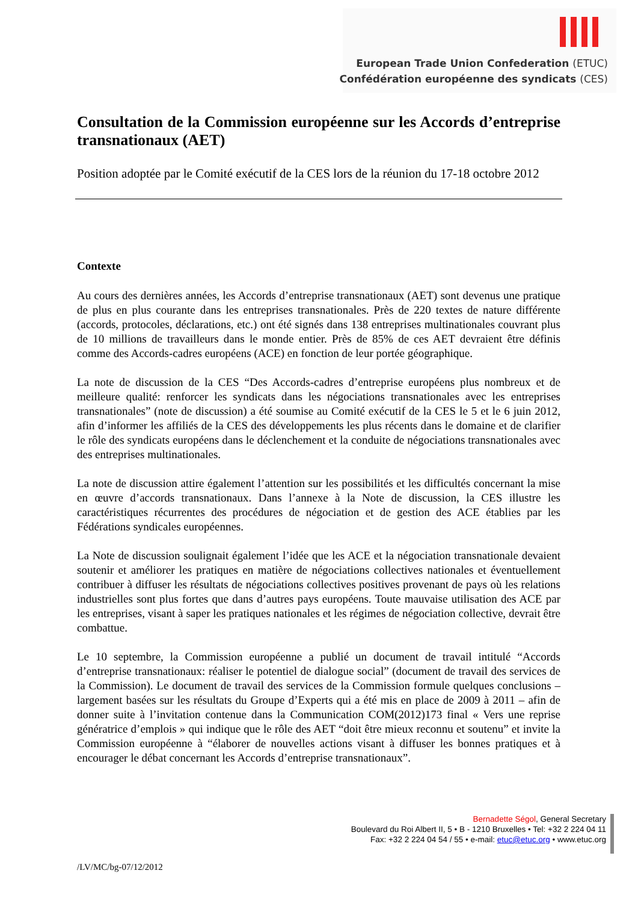European Trade Union Confederation (ETUC)
Confédération européenne des syndicats (CES)
Consultation de la Commission européenne sur les Accords d’entreprise transnationaux (AET)
Position adoptée par le Comité exécutif de la CES lors de la réunion du 17-18 octobre 2012
Contexte
Au cours des dernières années, les Accords d’entreprise transnationaux (AET) sont devenus une pratique de plus en plus courante dans les entreprises transnationales. Près de 220 textes de nature différente (accords, protocoles, déclarations, etc.) ont été signés dans 138 entreprises multinationales couvrant plus de 10 millions de travailleurs dans le monde entier. Près de 85% de ces AET devraient être définis comme des Accords-cadres européens (ACE) en fonction de leur portée géographique.
La note de discussion de la CES “Des Accords-cadres d’entreprise européens plus nombreux et de meilleure qualité: renforcer les syndicats dans les négociations transnationales avec les entreprises transnationales” (note de discussion) a été soumise au Comité exécutif de la CES le 5 et le 6 juin 2012, afin d’informer les affiliés de la CES des développements les plus récents dans le domaine et de clarifier le rôle des syndicats européens dans le déclenchement et la conduite de négociations transnationales avec des entreprises multinationales.
La note de discussion attire également l’attention sur les possibilités et les difficultés concernant la mise en œuvre d’accords transnationaux. Dans l’annexe à la Note de discussion, la CES illustre les caractéristiques récurrentes des procédures de négociation et de gestion des ACE établies par les Fédérations syndicales européennes.
La Note de discussion soulignait également l’idée que les ACE et la négociation transnationale devaient soutenir et améliorer les pratiques en matière de négociations collectives nationales et éventuellement contribuer à diffuser les résultats de négociations collectives positives provenant de pays où les relations industrielles sont plus fortes que dans d’autres pays européens. Toute mauvaise utilisation des ACE par les entreprises, visant à saper les pratiques nationales et les régimes de négociation collective, devrait être combattue.
Le 10 septembre, la Commission européenne a publié un document de travail intitulé “Accords d’entreprise transnationaux: réaliser le potentiel de dialogue social” (document de travail des services de la Commission). Le document de travail des services de la Commission formule quelques conclusions – largement basées sur les résultats du Groupe d’Experts qui a été mis en place de 2009 à 2011 – afin de donner suite à l’invitation contenue dans la Communication COM(2012)173 final « Vers une reprise génératrice d’emplois » qui indique que le rôle des AET “doit être mieux reconnu et soutenu” et invite la Commission européenne à “élaborer de nouvelles actions visant à diffuser les bonnes pratiques et à encourager le débat concernant les Accords d’entreprise transnationaux”.
Bernadette Ségol, General Secretary
Boulevard du Roi Albert II, 5 • B - 1210 Bruxelles • Tel: +32 2 224 04 11
Fax: +32 2 224 04 54 / 55 • e-mail: etuc@etuc.org • www.etuc.org
/LV/MC/bg-07/12/2012